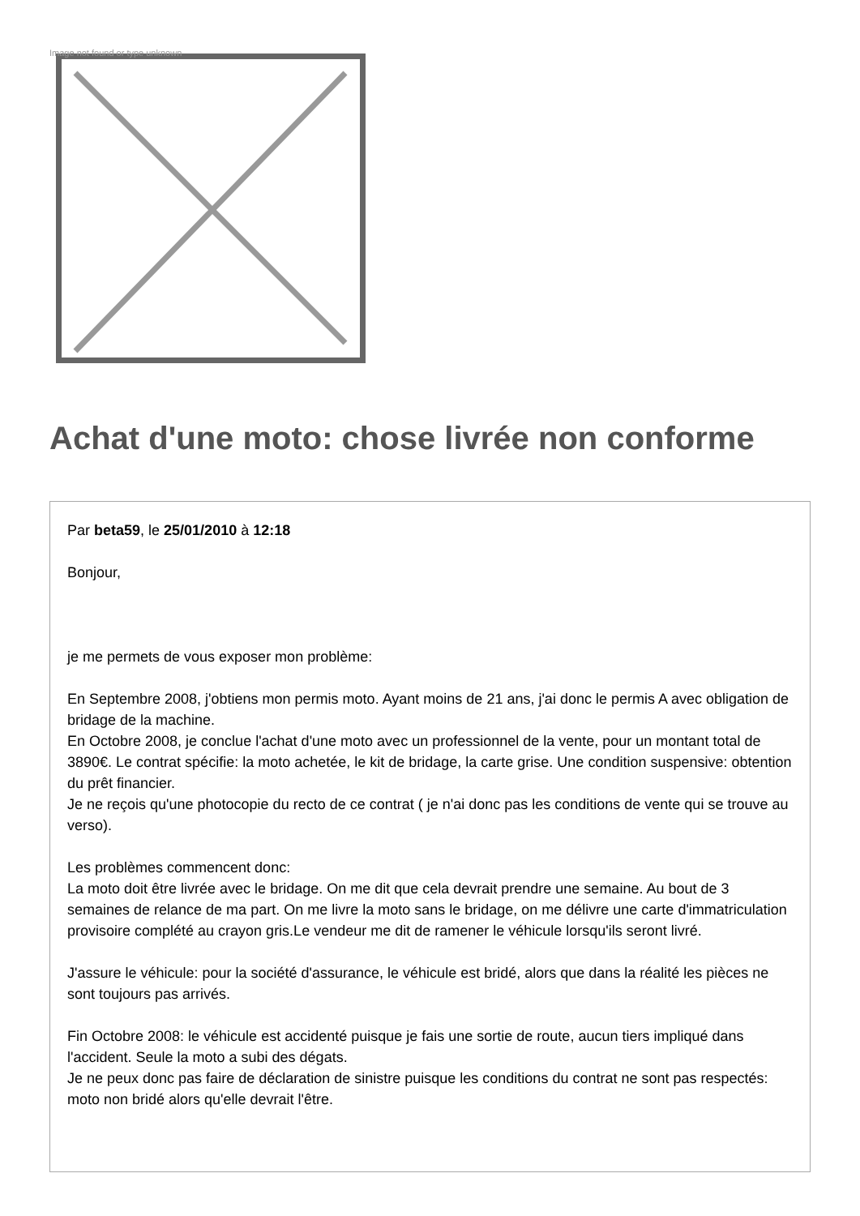Image not found or type unknown
Achat d'une moto: chose livrée non conforme
Par beta59, le 25/01/2010 à 12:18
Bonjour,
je me permets de vous exposer mon problème:
En Septembre 2008, j'obtiens mon permis moto. Ayant moins de 21 ans, j'ai donc le permis A avec obligation de bridage de la machine.
En Octobre 2008, je conclue l'achat d'une moto avec un professionnel de la vente, pour un montant total de 3890€. Le contrat spécifie: la moto achetée, le kit de bridage, la carte grise. Une condition suspensive: obtention du prêt financier.
Je ne reçois qu'une photocopie du recto de ce contrat ( je n'ai donc pas les conditions de vente qui se trouve au verso).
Les problèmes commencent donc:
La moto doit être livrée avec le bridage. On me dit que cela devrait prendre une semaine. Au bout de 3 semaines de relance de ma part. On me livre la moto sans le bridage, on me délivre une carte d'immatriculation provisoire complété au crayon gris.Le vendeur me dit de ramener le véhicule lorsqu'ils seront livré.
J'assure le véhicule: pour la société d'assurance, le véhicule est bridé, alors que dans la réalité les pièces ne sont toujours pas arrivés.
Fin Octobre 2008: le véhicule est accidenté puisque je fais une sortie de route, aucun tiers impliqué dans l'accident. Seule la moto a subi des dégats.
Je ne peux donc pas faire de déclaration de sinistre puisque les conditions du contrat ne sont pas respectés: moto non bridé alors qu'elle devrait l'être.